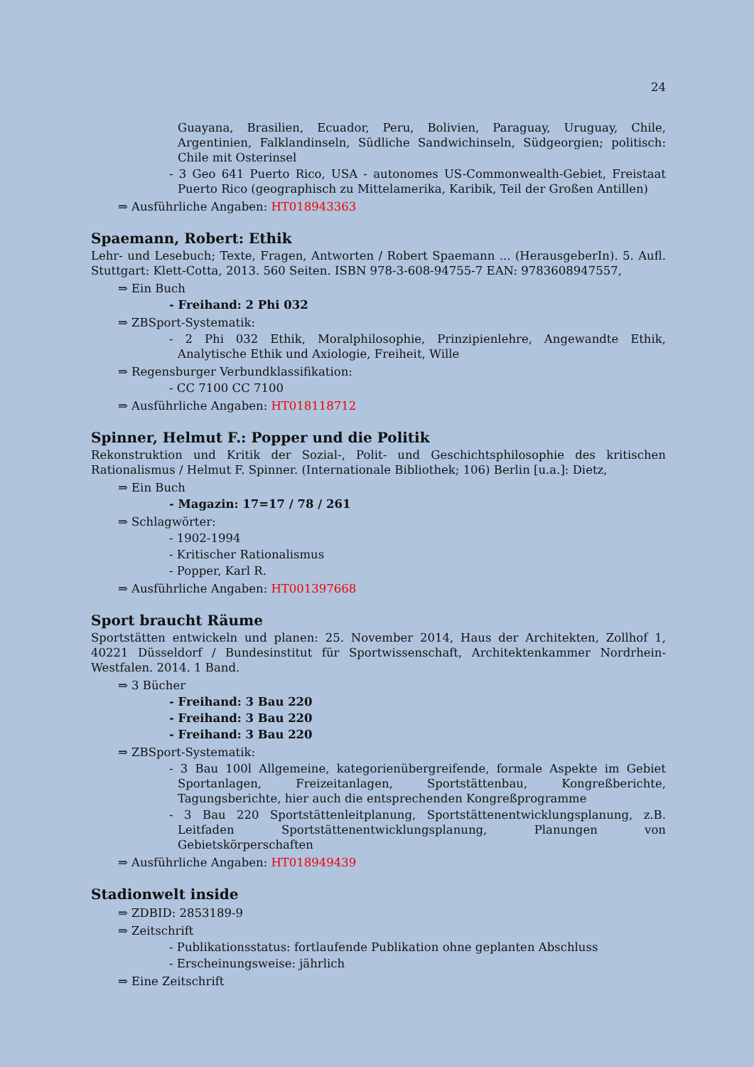24
Guayana, Brasilien, Ecuador, Peru, Bolivien, Paraguay, Uruguay, Chile, Argentinien, Falklandinseln, Südliche Sandwichinseln, Südgeorgien; politisch: Chile mit Osterinsel
- 3 Geo 641 Puerto Rico, USA - autonomes US-Commonwealth-Gebiet, Freistaat Puerto Rico (geographisch zu Mittelamerika, Karibik, Teil der Großen Antillen)
⇒ Ausführliche Angaben: HT018943363
Spaemann, Robert: Ethik
Lehr- und Lesebuch; Texte, Fragen, Antworten / Robert Spaemann ... (HerausgeberIn). 5. Aufl. Stuttgart: Klett-Cotta, 2013. 560 Seiten. ISBN 978-3-608-94755-7 EAN: 9783608947557,
⇒ Ein Buch
- Freihand: 2 Phi 032
⇒ ZBSport-Systematik:
- 2 Phi 032 Ethik, Moralphilosophie, Prinzipienlehre, Angewandte Ethik, Analytische Ethik und Axiologie, Freiheit, Wille
⇒ Regensburger Verbundklassifikation:
- CC 7100 CC 7100
⇒ Ausführliche Angaben: HT018118712
Spinner, Helmut F.: Popper und die Politik
Rekonstruktion und Kritik der Sozial-, Polit- und Geschichtsphilosophie des kritischen Rationalismus / Helmut F. Spinner. (Internationale Bibliothek; 106) Berlin [u.a.]: Dietz,
⇒ Ein Buch
- Magazin: 17=17 / 78 / 261
⇒ Schlagwörter:
- 1902-1994
- Kritischer Rationalismus
- Popper, Karl R.
⇒ Ausführliche Angaben: HT001397668
Sport braucht Räume
Sportstätten entwickeln und planen: 25. November 2014, Haus der Architekten, Zollhof 1, 40221 Düsseldorf / Bundesinstitut für Sportwissenschaft, Architektenkammer Nordrhein-Westfalen. 2014. 1 Band.
⇒ 3 Bücher
- Freihand: 3 Bau 220
- Freihand: 3 Bau 220
- Freihand: 3 Bau 220
⇒ ZBSport-Systematik:
- 3 Bau 100l Allgemeine, kategorienübergreifende, formale Aspekte im Gebiet Sportanlagen, Freizeitanlagen, Sportstättenbau, Kongreßberichte, Tagungsberichte, hier auch die entsprechenden Kongreßprogramme
- 3 Bau 220 Sportstättenleitplanung, Sportstättenentwicklungsplanung, z.B. Leitfaden Sportstättenentwicklungsplanung, Planungen von Gebietskörperschaften
⇒ Ausführliche Angaben: HT018949439
Stadionwelt inside
⇒ ZDBID: 2853189-9
⇒ Zeitschrift
- Publikationsstatus: fortlaufende Publikation ohne geplanten Abschluss
- Erscheinungsweise: jährlich
⇒ Eine Zeitschrift